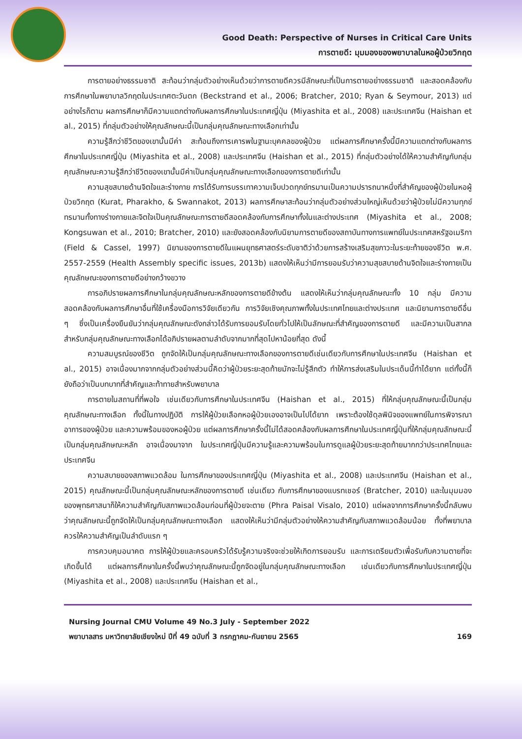Good Death: Perspective of Nurses in Critical Care Units
การตายดี: มุมมองของพยาบาลในหอผู้ป่วยวิกฤต
การตายอย่างธรรมชาติ สะท้อนว่ากลุ่มตัวอย่างเห็นด้วยว่าการตายดีควรมีลักษณะที่เป็นการตายอย่างธรรมชาติ และสอดคล้องกับการศึกษาในพยาบาลวิกฤตในประเทศตะวันตก (Beckstrand et al., 2006; Bratcher, 2010; Ryan & Seymour, 2013) แต่อย่างไรก็ตาม ผลการศึกษาก็มีความแตกต่างกับผลการศึกษาในประเทศญี่ปุ่น (Miyashita et al., 2008) และประเทศจีน (Haishan et al., 2015) ที่กลุ่มตัวอย่างให้คุณลักษณะนี้เป็นกลุ่มคุณลักษณะทางเลือกเท่านั้น
ความรู้สึกว่าชีวิตของเขานั้นมีค่า สะท้อนถึงการเคารพในฐานะบุคคลของผู้ป่วย แต่ผลการศึกษาครั้งนี้มีความแตกต่างกับผลการศึกษาในประเทศญี่ปุ่น (Miyashita et al., 2008) และประเทศจีน (Haishan et al., 2015) ที่กลุ่มตัวอย่างได้ให้ความสำคัญกับกลุ่มคุณลักษณะความรู้สึกว่าชีวิตของเขานั้นมีค่าเป็นกลุ่มคุณลักษณะทางเลือกของการตายดีเท่านั้น
ความสุขสบายด้านจิตใจและร่างกาย การได้รับการบรรเทาความเจ็บปวดทุกข์ทรมานเป็นความปรารถนาหนึ่งที่สำคัญของผู้ป่วยในหอผู้ป่วยวิกฤต (Kurat, Pharakho, & Swannakot, 2013) ผลการศึกษาสะท้อนว่ากลุ่มตัวอย่างส่วนใหญ่เห็นด้วยว่าผู้ป่วยไม่มีความทุกข์ทรมานทั้งทางร่างกายและจิตใจเป็นคุณลักษณะการตายดีสอดคล้องกับการศึกษาทั้งในและต่างประเทศ (Miyashita et al., 2008; Kongsuwan et al., 2010; Bratcher, 2010) และยังสอดคล้องกับนิยามการตายดีของสถาบันทางการแพทย์ในประเทศสหรัฐอเมริกา (Field & Cassel, 1997) นิยามของการตายดีในแผนยุทธศาสตร์ระดับชาติว่าด้วยการสร้างเสริมสุขภาวะในระยะท้ายของชีวิต พ.ศ. 2557-2559 (Health Assembly specific issues, 2013b) แสดงให้เห็นว่ามีการยอมรับว่าความสุขสบายด้านจิตใจและร่างกายเป็นคุณลักษณะของการตายดีอย่างกว้างขวาง
การอภิปรายผลการศึกษาในกลุ่มคุณลักษณะหลักของการตายดีข้างต้น แสดงให้เห็นว่ากลุ่มคุณลักษณะทั้ง 10 กลุ่ม มีความสอดคล้องกับผลการศึกษาอื่นที่ใช้เครื่องมือการวิจัยเดียวกัน การวิจัยเชิงคุณภาพทั้งในประเทศไทยและต่างประเทศ และนิยามการตายดีอื่น ๆ ซึ่งเป็นเครื่องยืนยันว่ากลุ่มคุณลักษณะดังกล่าวได้รับการยอมรับโดยทั่วไปให้เป็นลักษณะที่สำคัญของการตายดี และมีความเป็นสากล สำหรับกลุ่มคุณลักษณะทางเลือกได้อภิปรายผลตามลำดับจากมากที่สุดไปหาน้อยที่สุด ดังนี้
ความสมบูรณ์ของชีวิต ถูกจัดให้เป็นกลุ่มคุณลักษณะทางเลือกของการตายดีเช่นเดียวกับการศึกษาในประเทศจีน (Haishan et al., 2015) อาจเนื่องมากจากกลุ่มตัวอย่างส่วนนี้คิดว่าผู้ป่วยระยะสุดท้ายมักจะไม่รู้สึกตัว ทำให้การส่งเสริมในประเด็นนี้ทำได้ยาก แต่ทั้งนี้ก็ยังถือว่าเป็นบทบาทที่สำคัญและท้าทายสำหรับพยาบาล
การตายในสถานที่ที่พอใจ เช่นเดียวกับการศึกษาในประเทศจีน (Haishan et al., 2015) ที่ให้กลุ่มคุณลักษณะนี้เป็นกลุ่มคุณลักษณะทางเลือก ทั้งนี้ในทางปฏิบัติ การให้ผู้ป่วยเลือกหอผู้ป่วยเองอาจเป็นไปได้ยาก เพราะต้องใช้ดุลพินิจของแพทย์ในการพิจารณาอาการของผู้ป่วย และความพร้อมของหอผู้ป่วย แต่ผลการศึกษาครั้งนี้ไม่ได้สอดคล้องกับผลการศึกษาในประเทศญี่ปุ่นที่ให้กลุ่มคุณลักษณะนี้เป็นกลุ่มคุณลักษณะหลัก อาจเนื่องมาจาก ในประเทศญี่ปุ่นมีความรู้และความพร้อมในการดูแลผู้ป่วยระยะสุดท้ายมากกว่าประเทศไทยและประเทศจีน
ความสบายของสภาพแวดล้อม ในการศึกษาของประเทศญี่ปุ่น (Miyashita et al., 2008) และประเทศจีน (Haishan et al., 2015) คุณลักษณะนี้เป็นกลุ่มคุณลักษณะหลักของการตายดี เช่นเดียว กับการศึกษาของแบรทเชอร์ (Bratcher, 2010) และในมุมมองของพุทธศาสนาก็ให้ความสำคัญกับสภาพแวดล้อมก่อนที่ผู้ป่วยจะตาย (Phra Paisal Visalo, 2010) แต่ผลจากการศึกษาครั้งนี้กลับพบว่าคุณลักษณะนี้ถูกจัดให้เป็นกลุ่มคุณลักษณะทางเลือก แสดงให้เห็นว่ามีกลุ่มตัวอย่างให้ความสำคัญกับสภาพแวดล้อมน้อย ทั้งที่พยาบาลควรให้ความสำคัญเป็นลำดับแรก ๆ
การควบคุมอนาคต การให้ผู้ป่วยและครอบครัวได้รับรู้ความจริงจะช่วยให้เกิดการยอมรับ และการเตรียมตัวเพื่อรับกับความตายที่จะเกิดขึ้นได้ แต่ผลการศึกษาในครั้งนี้พบว่าคุณลักษณะนี้ถูกจัดอยู่ในกลุ่มคุณลักษณะทางเลือก เช่นเดียวกับการศึกษาในประเทศญี่ปุ่น (Miyashita et al., 2008) และประเทศจีน (Haishan et al.,
Nursing Journal CMU Volume 49 No.3 July - September 2022
พยาบาลสาร มหาวิทยาลัยเชียงใหม่ ปีที่ 49 ฉบับที่ 3 กรกฎาคม-กันยายน 2565
169